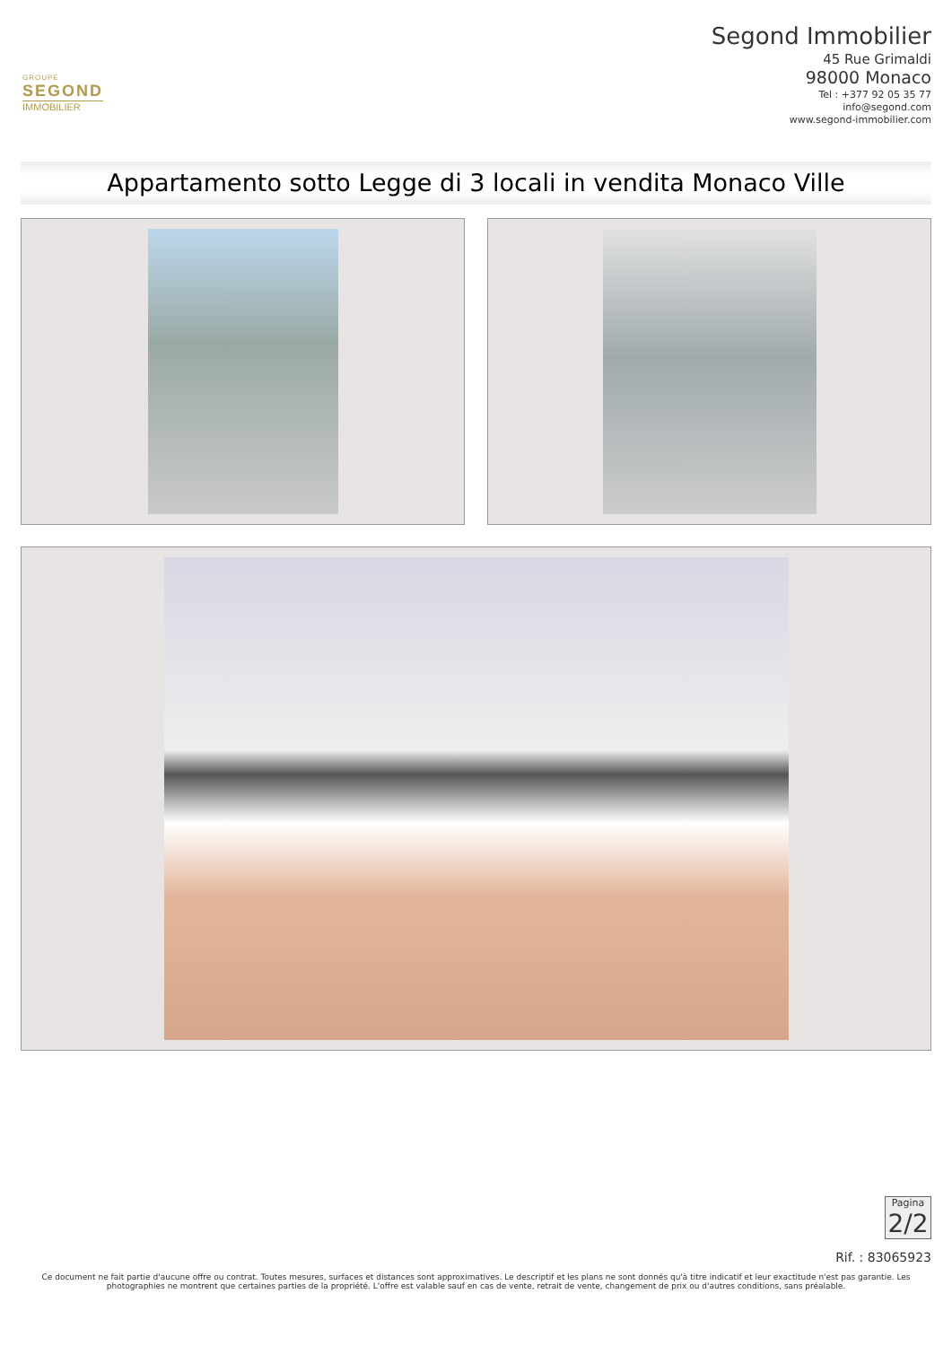GROUPE
SEGOND
IMMOBILIER
Segond Immobilier
45 Rue Grimaldi
98000 Monaco
Tel : +377 92 05 35 77
info@segond.com
www.segond-immobilier.com
Appartamento sotto Legge di 3 locali in vendita Monaco Ville
Pagina
2/2
Rif. : 83065923
Ce document ne fait partie d'aucune offre ou contrat. Toutes mesures, surfaces et distances sont approximatives. Le descriptif et les plans ne sont donnés qu'à titre indicatif et leur exactitude n'est pas garantie. Les photographies ne montrent que certaines parties de la propriété. L'offre est valable sauf en cas de vente, retrait de vente, changement de prix ou d'autres conditions, sans préalable.